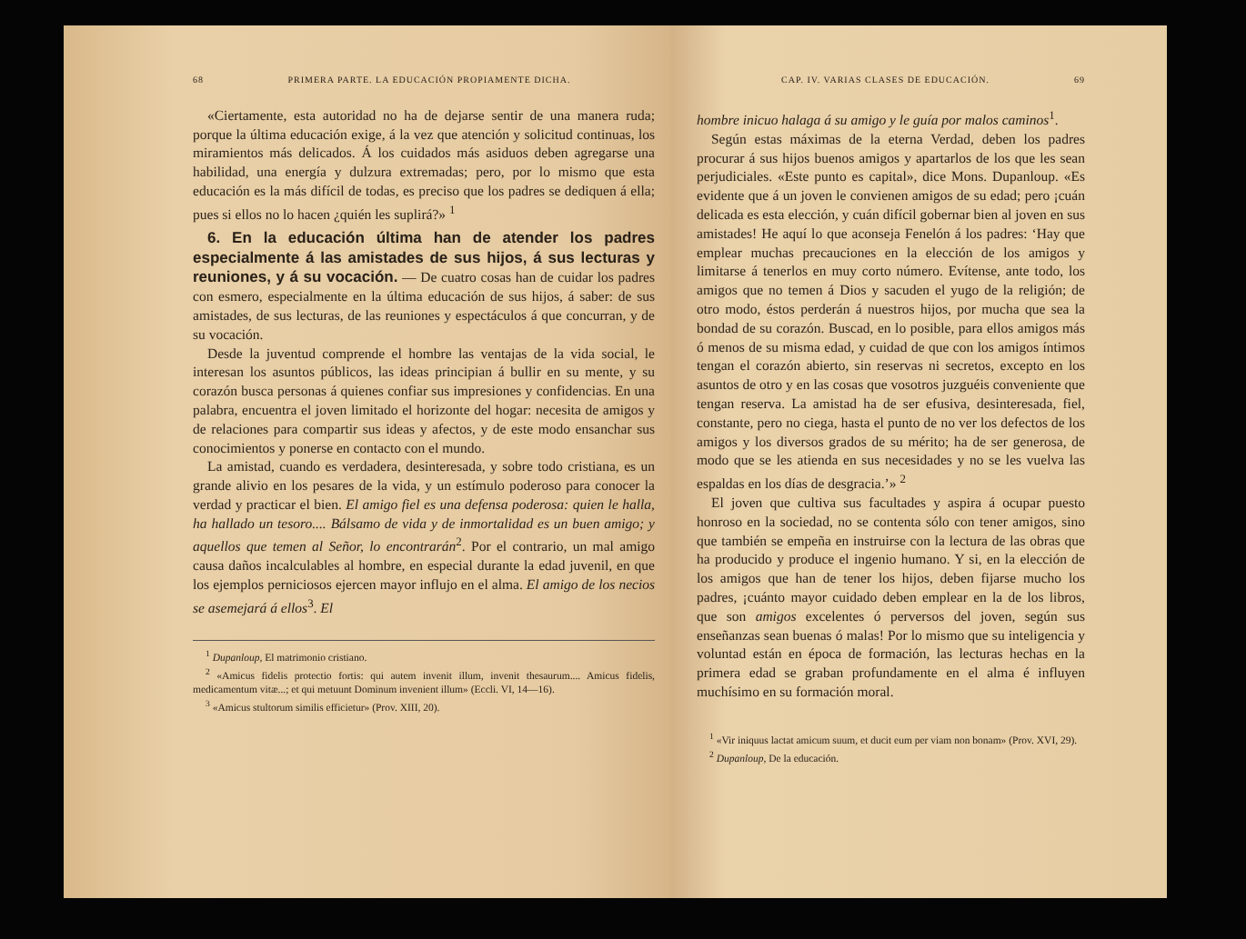68 PRIMERA PARTE. LA EDUCACIÓN PROPIAMENTE DICHA.
«Ciertamente, esta autoridad no ha de dejarse sentir de una manera ruda; porque la última educación exige, á la vez que atención y solicitud continuas, los miramientos más delicados. Á los cuidados más asiduos deben agregarse una habilidad, una energía y dulzura extremadas; pero, por lo mismo que esta educación es la más difícil de todas, es preciso que los padres se dediquen á ella; pues si ellos no lo hacen ¿quién les suplirá?» <sup>1</sup>
6. En la educación última han de atender los padres especialmente á las amistades de sus hijos, á sus lecturas y reuniones, y á su vocación. — De cuatro cosas han de cuidar los padres con esmero, especialmente en la última educación de sus hijos, á saber: de sus amistades, de sus lecturas, de las reuniones y espectáculos á que concurran, y de su vocación.
Desde la juventud comprende el hombre las ventajas de la vida social, le interesan los asuntos públicos, las ideas principian á bullir en su mente, y su corazón busca personas á quienes confiar sus impresiones y confidencias. En una palabra, encuentra el joven limitado el horizonte del hogar: necesita de amigos y de relaciones para compartir sus ideas y afectos, y de este modo ensanchar sus conocimientos y ponerse en contacto con el mundo.
La amistad, cuando es verdadera, desinteresada, y sobre todo cristiana, es un grande alivio en los pesares de la vida, y un estímulo poderoso para conocer la verdad y practicar el bien. El amigo fiel es una defensa poderosa: quien le halla, ha hallado un tesoro.... Bálsamo de vida y de inmortalidad es un buen amigo; y aquellos que temen al Señor, lo encontrarán<sup>2</sup>. Por el contrario, un mal amigo causa daños incalculables al hombre, en especial durante la edad juvenil, en que los ejemplos perniciosos ejercen mayor influjo en el alma. El amigo de los necios se asemejará á ellos<sup>3</sup>. El
<sup>1</sup> Dupanloup, El matrimonio cristiano.
<sup>2</sup> «Amicus fidelis protectio fortis: qui autem invenit illum, invenit thesaurum.... Amicus fidelis, medicamentum vitæ...; et qui metuunt Dominum invenient illum» (Eccli. VI, 14—16).
<sup>3</sup> «Amicus stultorum similis efficietur» (Prov. XIII, 20).
CAP. IV. VARIAS CLASES DE EDUCACIÓN. 69
hombre inicuo halaga á su amigo y le guía por malos caminos<sup>1</sup>.
Según estas máximas de la eterna Verdad, deben los padres procurar á sus hijos buenos amigos y apartarlos de los que les sean perjudiciales. «Este punto es capital», dice Mons. Dupanloup. «Es evidente que á un joven le convienen amigos de su edad; pero ¡cuán delicada es esta elección, y cuán difícil gobernar bien al joven en sus amistades! He aquí lo que aconseja Fenelón á los padres: ‘Hay que emplear muchas precauciones en la elección de los amigos y limitarse á tenerlos en muy corto número. Evítense, ante todo, los amigos que no temen á Dios y sacuden el yugo de la religión; de otro modo, éstos perderán á nuestros hijos, por mucha que sea la bondad de su corazón. Buscad, en lo posible, para ellos amigos más ó menos de su misma edad, y cuidad de que con los amigos íntimos tengan el corazón abierto, sin reservas ni secretos, excepto en los asuntos de otro y en las cosas que vosotros juzguéis conveniente que tengan reserva. La amistad ha de ser efusiva, desinteresada, fiel, constante, pero no ciega, hasta el punto de no ver los defectos de los amigos y los diversos grados de su mérito; ha de ser generosa, de modo que se les atienda en sus necesidades y no se les vuelva las espaldas en los días de desgracia.’» <sup>2</sup>
El joven que cultiva sus facultades y aspira á ocupar puesto honroso en la sociedad, no se contenta sólo con tener amigos, sino que también se empeña en instruirse con la lectura de las obras que ha producido y produce el ingenio humano. Y si, en la elección de los amigos que han de tener los hijos, deben fijarse mucho los padres, ¡cuánto mayor cuidado deben emplear en la de los libros, que son amigos excelentes ó perversos del joven, según sus enseñanzas sean buenas ó malas! Por lo mismo que su inteligencia y voluntad están en época de formación, las lecturas hechas en la primera edad se graban profundamente en el alma é influyen muchísimo en su formación moral.
<sup>1</sup> «Vir iniquus lactat amicum suum, et ducit eum per viam non bonam» (Prov. XVI, 29).
<sup>2</sup> Dupanloup, De la educación.